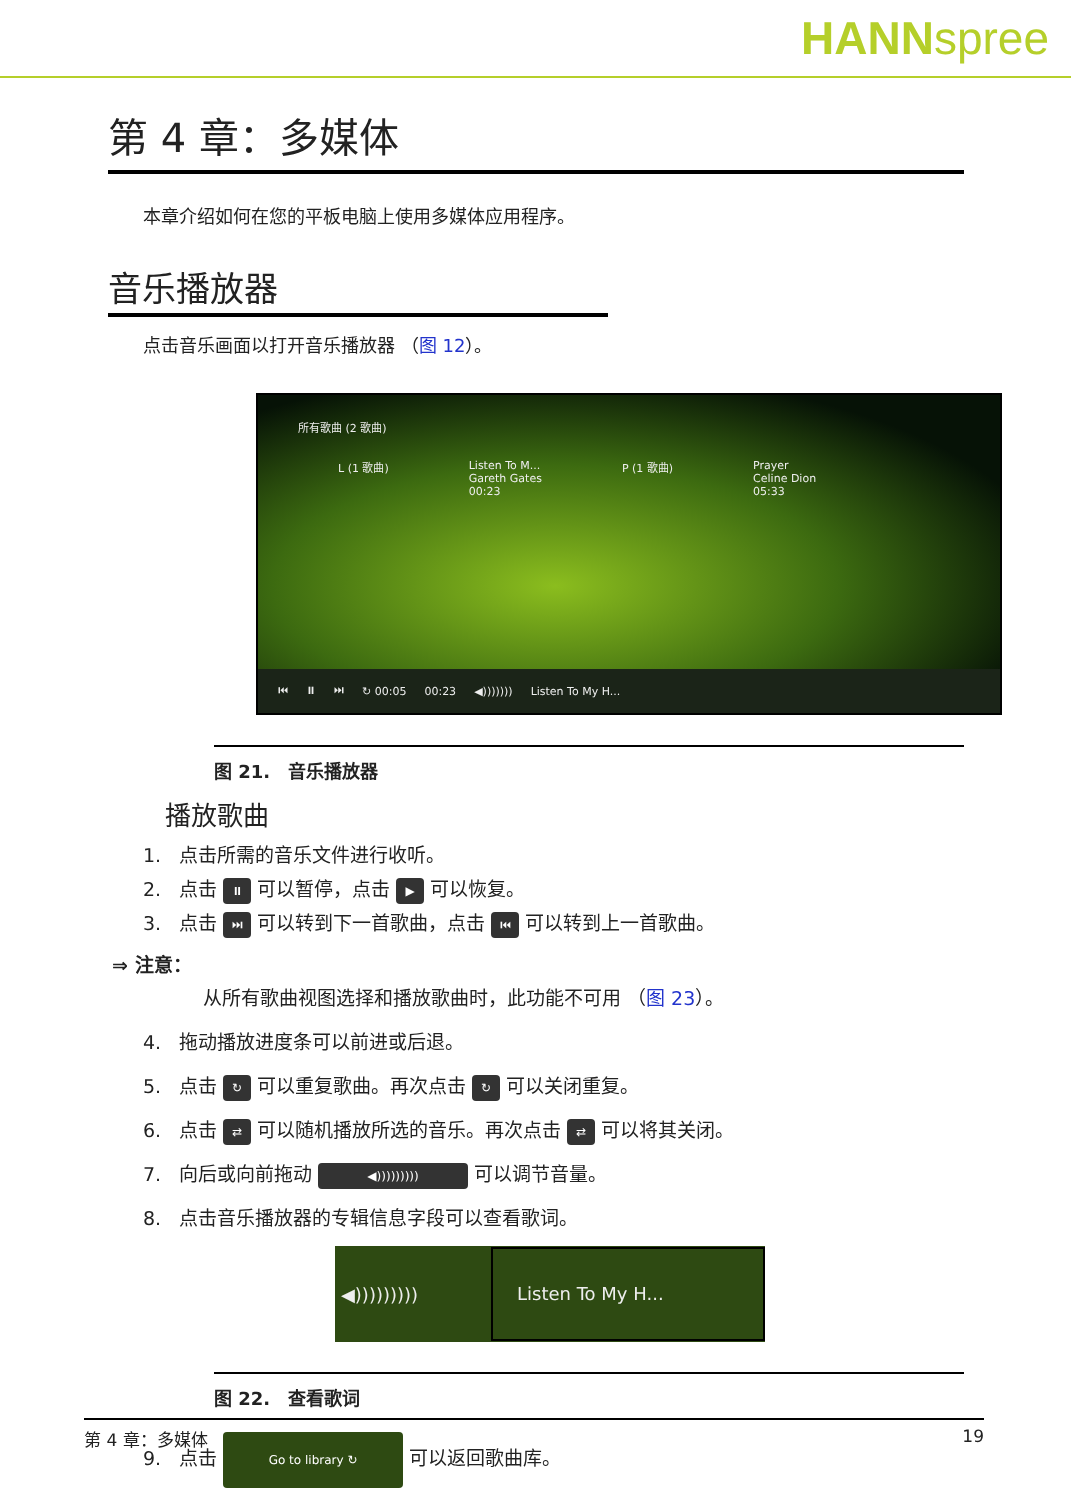HANNspree
第 4 章：多媒体
本章介绍如何在您的平板电脑上使用多媒体应用程序。
音乐播放器
点击音乐画面以打开音乐播放器 （图 12）。
所有歌曲 (2 歌曲)
L (1 歌曲) Listen To M...
Gareth Gates
00:23
P (1 歌曲) Prayer
Celine Dion
05:33
⏮ ⏸ ⏭ ↻ 00:05 00:23 ◀))))))) Listen To My H...
图 21.　音乐播放器
播放歌曲
1. 点击所需的音乐文件进行收听。
2. 点击 ⏸ 可以暂停，点击 ▶ 可以恢复。
3. 点击 ⏭ 可以转到下一首歌曲，点击 ⏮ 可以转到上一首歌曲。
⇒ 注意：
从所有歌曲视图选择和播放歌曲时，此功能不可用 （图 23）。
4. 拖动播放进度条可以前进或后退。
5. 点击 ↻ 可以重复歌曲。再次点击 ↻ 可以关闭重复。
6. 点击 ⇄ 可以随机播放所选的音乐。再次点击 ⇄ 可以将其关闭。
7. 向后或向前拖动 ◀))))))))) 可以调节音量。
8. 点击音乐播放器的专辑信息字段可以查看歌词。
◀))))))))) Listen To My H...
图 22.　查看歌词
9. 点击 Go to library ↻ 可以返回歌曲库。
第 4 章：多媒体 19